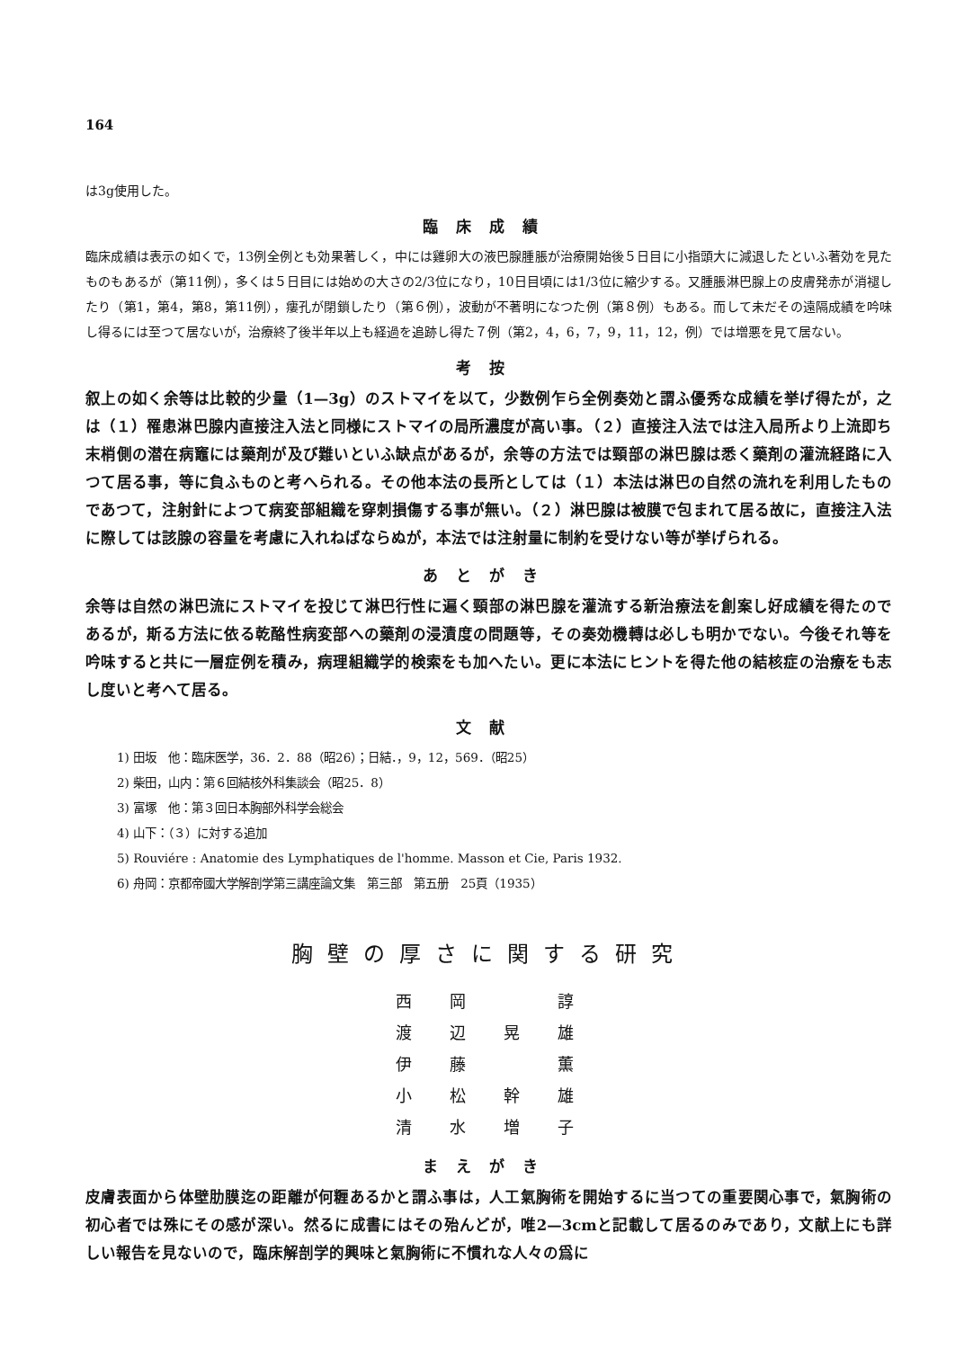164
は3g使用した。
臨床成績
臨床成績は表示の如くで，13例全例とも効果著しく，中には雞卵大の液巴腺腫脹が治療開始後５日目に小指頭大に減退したといふ著効を見たものもあるが（第11例），多くは５日目には始めの大さの2/3位になり，10日目頃には1/3位に縮少する。又腫脹淋巴腺上の皮膚発赤が消褪したり（第1，第4，第8，第11例），瘻孔が閉鎖したり（第６例），波動が不著明になつた例（第８例）もある。而して未だその遠隔成績を吟味し得るには至つて居ないが，治療終了後半年以上も経過を追跡し得た７例（第2，4，6，7，9，11，12，例）では増悪を見て居ない。
考按
叙上の如く余等は比較的少量（1—3g）のストマイを以て，少数例乍ら全例奏効と謂ふ優秀な成績を挙げ得たが，之は（１）罹患淋巴腺内直接注入法と同様にストマイの局所濃度が高い事。（２）直接注入法では注入局所より上流即ち末梢側の潜在病竈には藥剤が及び難いといふ缺点があるが，余等の方法では頸部の淋巴腺は悉く藥剤の灌流経路に入つて居る事，等に負ふものと考へられる。その他本法の長所としては（１）本法は淋巴の自然の流れを利用したものであつて，注射針によつて病変部組織を穿刺損傷する事が無い。（２）淋巴腺は被膜で包まれて居る故に，直接注入法に際しては該腺の容量を考慮に入れねばならぬが，本法では注射量に制約を受けない等が挙げられる。
あとがき
余等は自然の淋巴流にストマイを投じて淋巴行性に遍く頸部の淋巴腺を灌流する新治療法を創案し好成績を得たのであるが，斯る方法に依る乾酪性病変部への藥剤の浸漬度の問題等，その奏効機轉は必しも明かでない。今後それ等を吟味すると共に一層症例を積み，病理組織学的検索をも加へたい。更に本法にヒントを得た他の結核症の治療をも志し度いと考へて居る。
文献
1) 田坂　他：臨床医学，36．2．88（昭26）；日結．，9，12，569．（昭25）
2) 柴田，山内：第６回結核外科集談会（昭25．8）
3) 富塚　他：第３回日本胸部外科学会総会
4) 山下：（３）に対する追加
5) Rouviére : Anatomie des Lymphatiques de l'homme. Masson et Cie, Paris 1932.
6) 舟岡：京都帝國大学解剖学第三講座論文集　第三部　第五册　25頁（1935）
胸壁の厚さに関する研究
西岡 諄
渡辺晃雄
伊藤 薫
小松幹雄
清水増子
まえがき
皮膚表面から体壁肋膜迄の距離が何糎あるかと謂ふ事は，人工氣胸術を開始するに当つての重要関心事で，氣胸術の初心者では殊にその感が深い。然るに成書にはその殆んどが，唯2—3cmと記載して居るのみであり，文献上にも詳しい報告を見ないので，臨床解剖学的興味と氣胸術に不慣れな人々の爲に